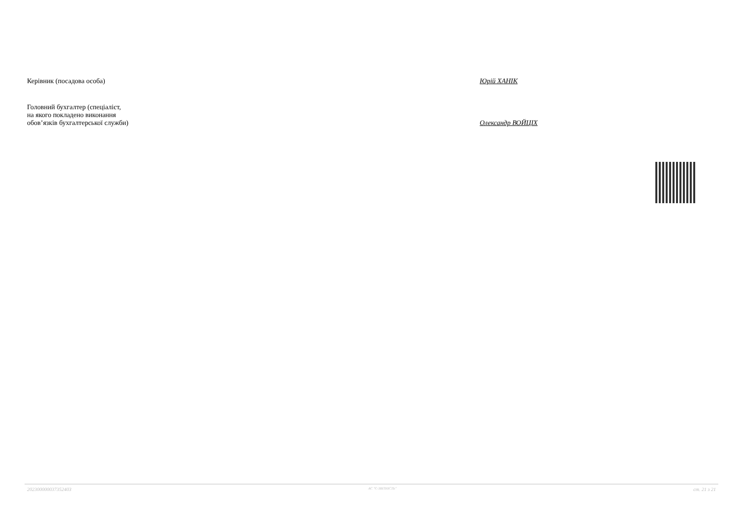Керівник (посадова особа)
Юрій ХАНІК
Головний бухгалтер (спеціаліст,
на якого покладено виконання
обов’язків бухгалтерської служби)
Олександр ВОЙЦІХ
20230000003735240З АС "Є-ЗВІТНІСТЬ" ст. 21 з 21